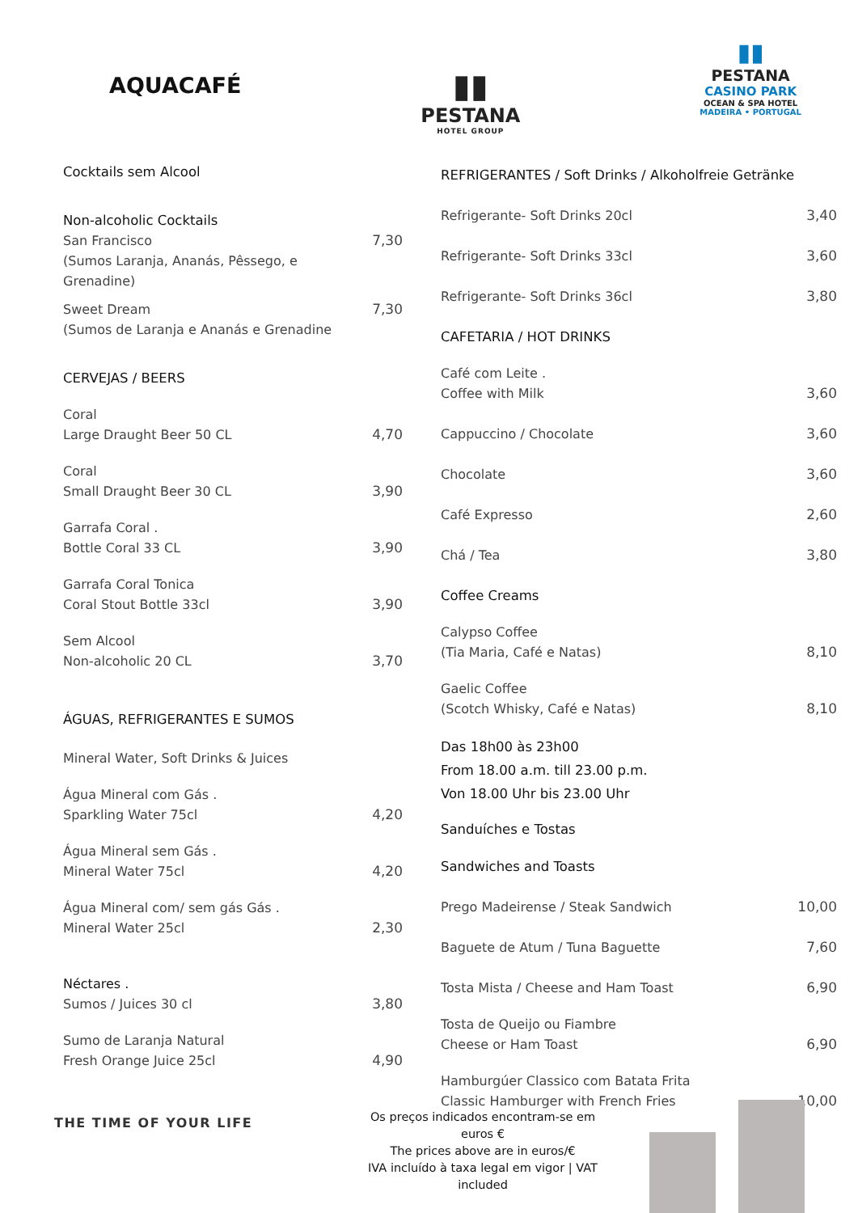AQUACAFÉ
▮▮
PESTANA
HOTEL GROUP
▮▮
PESTANA
CASINO PARK
OCEAN & SPA HOTEL
MADEIRA • PORTUGAL
| Cocktails sem Alcool | |
| Non-alcoholic Cocktails | |
| San Francisco (Sumos Laranja, Ananás, Pêssego, e Grenadine) | 7,30 |
| Sweet Dream (Sumos de Laranja e Ananás e Grenadine | 7,30 |
| CERVEJAS / BEERS | |
| Coral Large Draught Beer 50 CL | 4,70 |
| Coral Small Draught Beer 30 CL | 3,90 |
| Garrafa Coral . Bottle Coral 33 CL | 3,90 |
| Garrafa Coral Tonica Coral Stout Bottle 33cl | 3,90 |
| Sem Alcool Non-alcoholic 20 CL | 3,70 |
| ÁGUAS, REFRIGERANTES E SUMOS | |
| Mineral Water, Soft Drinks & Juices | |
| Água Mineral com Gás . Sparkling Water 75cl | 4,20 |
| Água Mineral sem Gás . Mineral Water 75cl | 4,20 |
| Água Mineral com/ sem gás Gás . Mineral Water 25cl | 2,30 |
| Néctares . Sumos / Juices 30 cl | 3,80 |
| Sumo de Laranja Natural Fresh Orange Juice 25cl | 4,90 |
| REFRIGERANTES / Soft Drinks / Alkoholfreie Getränke | |
| Refrigerante- Soft Drinks 20cl | 3,40 |
| Refrigerante- Soft Drinks 33cl | 3,60 |
| Refrigerante- Soft Drinks 36cl | 3,80 |
| CAFETARIA / HOT DRINKS | |
| Café com Leite . Coffee with Milk | 3,60 |
| Cappuccino / Chocolate | 3,60 |
| Chocolate | 3,60 |
| Café Expresso | 2,60 |
| Chá / Tea | 3,80 |
| Coffee Creams | |
| Calypso Coffee (Tia Maria, Café e Natas) | 8,10 |
| Gaelic Coffee (Scotch Whisky, Café e Natas) | 8,10 |
| Das 18h00 às 23h00 From 18.00 a.m. till 23.00 p.m. Von 18.00 Uhr bis 23.00 Uhr | |
| Sanduíches e Tostas | |
| Sandwiches and Toasts | |
| Prego Madeirense / Steak Sandwich | 10,00 |
| Baguete de Atum / Tuna Baguette | 7,60 |
| Tosta Mista / Cheese and Ham Toast | 6,90 |
| Tosta de Queijo ou Fiambre Cheese or Ham Toast | 6,90 |
| Hamburgúer Classico com Batata Frita Classic Hamburger with French Fries | 10,00 |
THE TIME OF YOUR LIFE
Os preços indicados encontram-se em euros €
The prices above are in euros/€
IVA incluído à taxa legal em vigor | VAT included